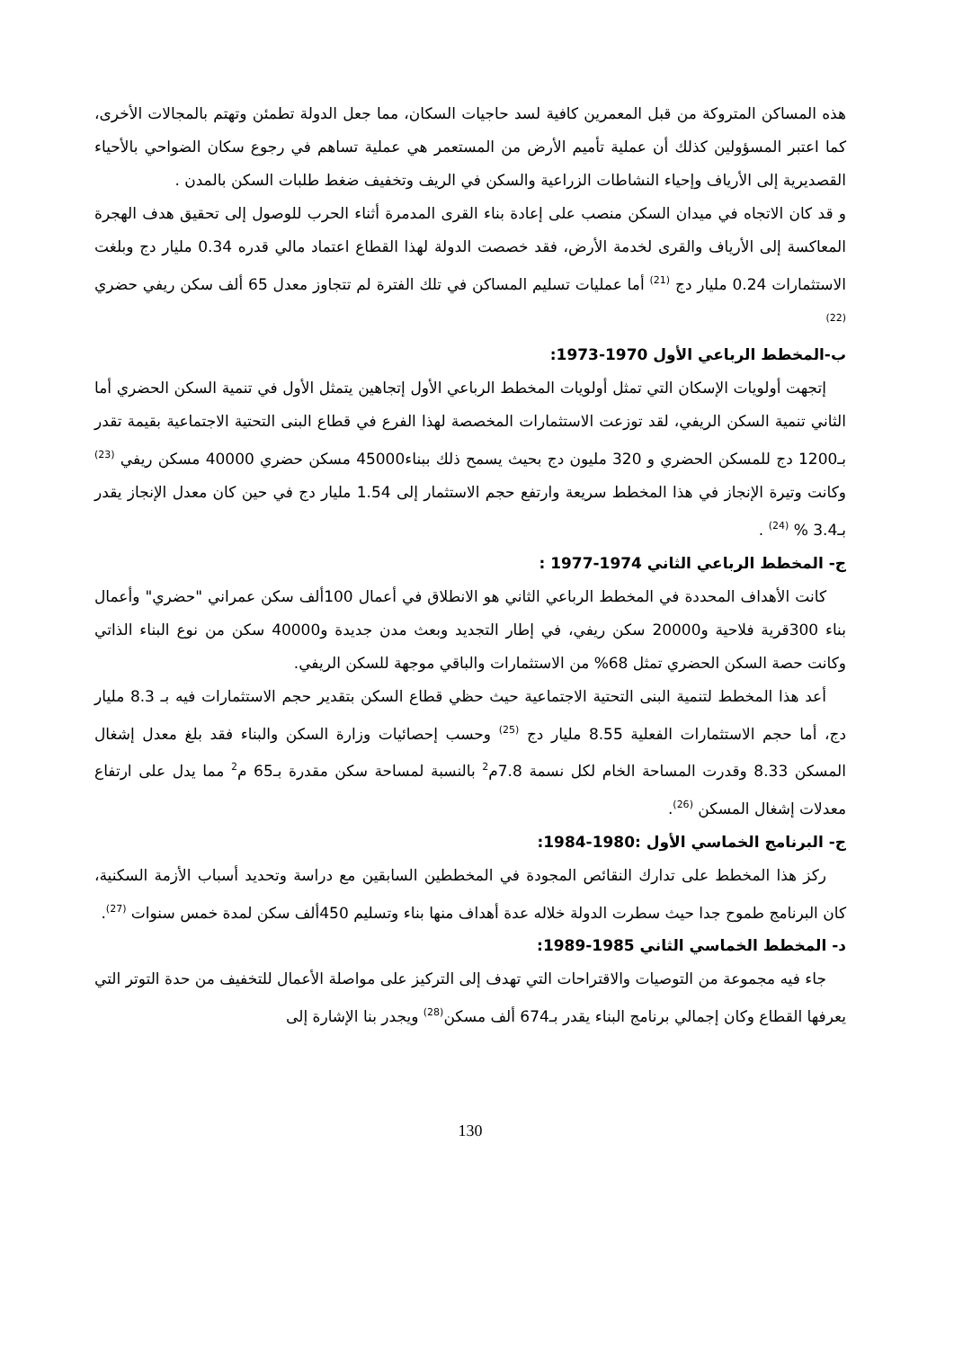هذه المساكن المتروكة من قبل المعمرين كافية لسد حاجيات السكان، مما جعل الدولة تطمئن وتهتم بالمجالات الأخرى، كما اعتبر المسؤولين كذلك أن عملية تأميم الأرض من المستعمر هي عملية تساهم في رجوع سكان الضواحي بالأحياء القصديرية إلى الأرياف وإحياء النشاطات الزراعية والسكن في الريف وتخفيف ضغط طلبات السكن بالمدن .
و قد كان الاتجاه في ميدان السكن منصب على إعادة بناء القرى المدمرة أثناء الحرب للوصول إلى تحقيق هدف الهجرة المعاكسة إلى الأرياف والقرى لخدمة الأرض، فقد خصصت الدولة لهذا القطاع اعتماد مالي قدره 0.34 مليار دج وبلغت الاستثمارات 0.24 مليار دج <sup>(21)</sup> أما عمليات تسليم المساكن في تلك الفترة لم تتجاوز معدل 65 ألف سكن ريفي حضري <sup>(22)</sup>
ب-المخطط الرباعي الأول 1970-1973:
إتجهت أولويات الإسكان التي تمثل أولويات المخطط الرباعي الأول إتجاهين يتمثل الأول في تنمية السكن الحضري أما الثاني تنمية السكن الريفي، لقد توزعت الاستثمارات المخصصة لهذا الفرع في قطاع البنى التحتية الاجتماعية بقيمة تقدر بـ1200 دج للمسكن الحضري و 320 مليون دج بحيث يسمح ذلك ببناء45000 مسكن حضري 40000 مسكن ريفي <sup>(23)</sup> وكانت وتيرة الإنجاز في هذا المخطط سريعة وارتفع حجم الاستثمار إلى 1.54 مليار دج في حين كان معدل الإنجاز يقدر بـ3.4 % <sup>(24)</sup> .
ج- المخطط الرباعي الثاني 1974-1977 :
كانت الأهداف المحددة في المخطط الرباعي الثاني هو الانطلاق في أعمال 100ألف سكن عمراني "حضري" وأعمال بناء 300قرية فلاحية و20000 سكن ريفي، في إطار التجديد وبعث مدن جديدة و40000 سكن من نوع البناء الذاتي وكانت حصة السكن الحضري تمثل 68% من الاستثمارات والباقي موجهة للسكن الريفي.
أعد هذا المخطط لتنمية البنى التحتية الاجتماعية حيث حظي قطاع السكن بتقدير حجم الاستثمارات فيه بـ 8.3 مليار دج، أما حجم الاستثمارات الفعلية 8.55 مليار دج <sup>(25)</sup> وحسب إحصائيات وزارة السكن والبناء فقد بلغ معدل إشغال المسكن 8.33 وقدرت المساحة الخام لكل نسمة 7.8م<sup>2</sup> بالنسبة لمساحة سكن مقدرة بـ65 م<sup>2</sup> مما يدل على ارتفاع معدلات إشغال المسكن <sup>(26)</sup>.
ج- البرنامج الخماسي الأول :1980-1984:
ركز هذا المخطط على تدارك النقائص المجودة في المخططين السابقين مع دراسة وتحديد أسباب الأزمة السكنية، كان البرنامج طموح جدا حيث سطرت الدولة خلاله عدة أهداف منها بناء وتسليم 450ألف سكن لمدة خمس سنوات <sup>(27)</sup>.
د- المخطط الخماسي الثاني 1985-1989:
جاء فيه مجموعة من التوصيات والاقتراحات التي تهدف إلى التركيز على مواصلة الأعمال للتخفيف من حدة التوتر التي يعرفها القطاع وكان إجمالي برنامج البناء يقدر بـ674 ألف مسكن<sup>(28)</sup> ويجدر بنا الإشارة إلى
130